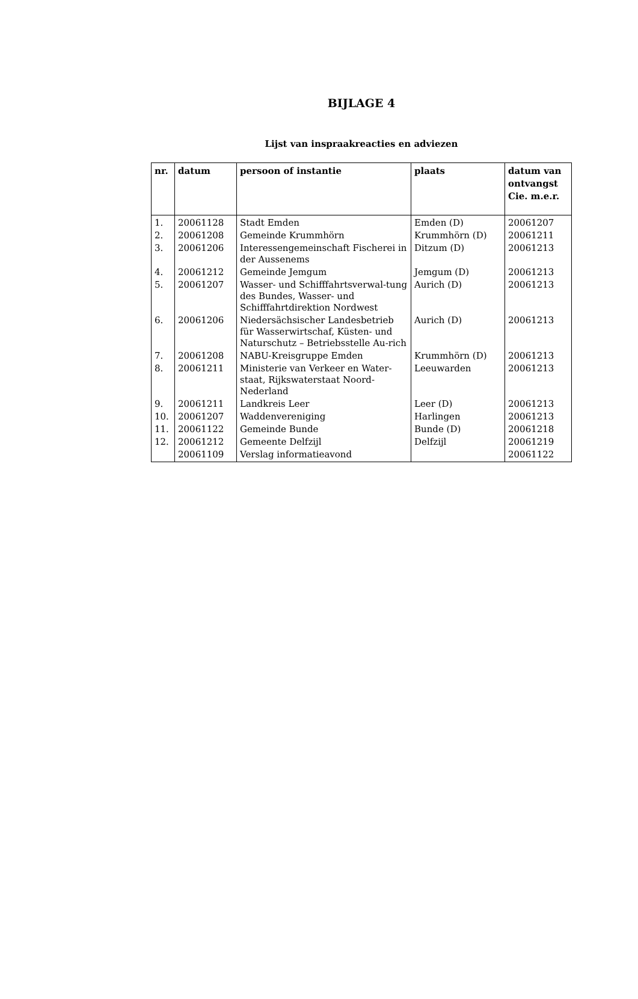BIJLAGE 4
Lijst van inspraakreacties en adviezen
| nr. | datum | persoon of instantie | plaats | datum van ontvangst Cie. m.e.r. |
| --- | --- | --- | --- | --- |
| 1. | 20061128 | Stadt Emden | Emden (D) | 20061207 |
| 2. | 20061208 | Gemeinde Krummhörn | Krummhörn (D) | 20061211 |
| 3. | 20061206 | Interessengemeinschaft Fischerei in der Aussenems | Ditzum (D) | 20061213 |
| 4. | 20061212 | Gemeinde Jemgum | Jemgum (D) | 20061213 |
| 5. | 20061207 | Wasser- und Schifffahrtsverwal-tung des Bundes, Wasser- und Schifffahrtdirektion Nordwest | Aurich (D) | 20061213 |
| 6. | 20061206 | Niedersächsischer Landesbetrieb für Wasserwirtschaf, Küsten- und Naturschutz – Betriebsstelle Au-rich | Aurich (D) | 20061213 |
| 7. | 20061208 | NABU-Kreisgruppe Emden | Krummhörn (D) | 20061213 |
| 8. | 20061211 | Ministerie van Verkeer en Water-staat, Rijkswaterstaat Noord-Nederland | Leeuwarden | 20061213 |
| 9. | 20061211 | Landkreis Leer | Leer (D) | 20061213 |
| 10. | 20061207 | Waddenvereniging | Harlingen | 20061213 |
| 11. | 20061122 | Gemeinde Bunde | Bunde (D) | 20061218 |
| 12. | 20061212 | Gemeente Delfzijl | Delfzijl | 20061219 |
| | 20061109 | Verslag informatieavond | | 20061122 |